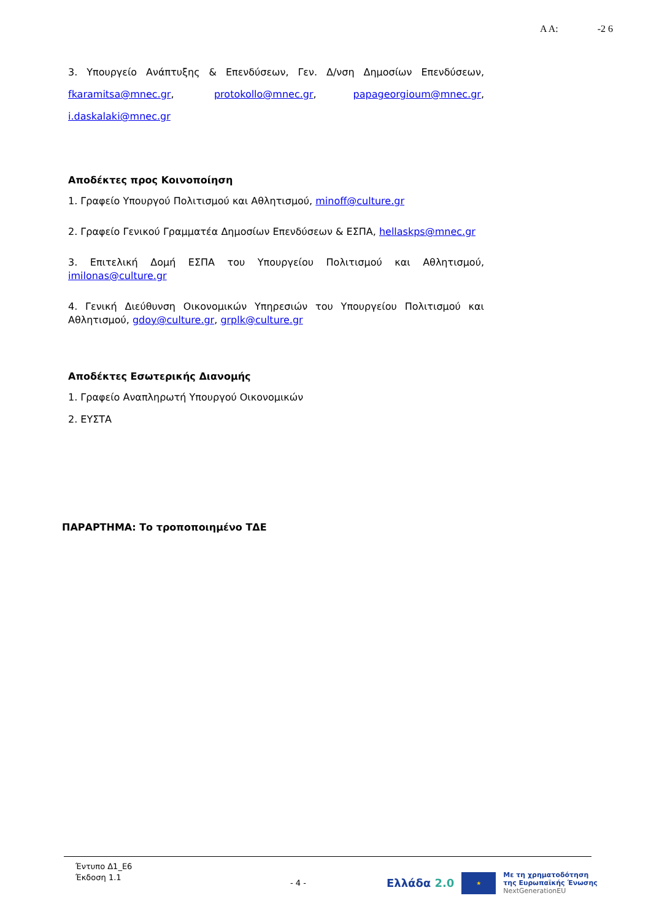Α Α: -2 6
3. Υπουργείο Ανάπτυξης & Επενδύσεων, Γεν. Δ/νση Δημοσίων Επενδύσεων, fkaramitsa@mnec.gr, protokollo@mnec.gr, papageorgioum@mnec.gr, i.daskalaki@mnec.gr
Αποδέκτες προς Κοινοποίηση
1. Γραφείο Υπουργού Πολιτισμού και Αθλητισμού, minoff@culture.gr
2. Γραφείο Γενικού Γραμματέα Δημοσίων Επενδύσεων & ΕΣΠΑ, hellaskps@mnec.gr
3. Επιτελική Δομή ΕΣΠΑ του Υπουργείου Πολιτισμού και Αθλητισμού, imilonas@culture.gr
4. Γενική Διεύθυνση Οικονομικών Υπηρεσιών του Υπουργείου Πολιτισμού και Αθλητισμού, gdoy@culture.gr, grplk@culture.gr
Αποδέκτες Εσωτερικής Διανομής
1. Γραφείο Αναπληρωτή Υπουργού Οικονομικών
2. ΕΥΣΤΑ
ΠΑΡΑΡΤΗΜΑ: Το τροποποιημένο ΤΔΕ
Έντυπο Δ1_Ε6
Έκδοση 1.1
- 4 -
Ελλάδα 2.0
★
Με τη χρηματοδότηση
της Ευρωπαϊκής Ένωσης
NextGenerationEU